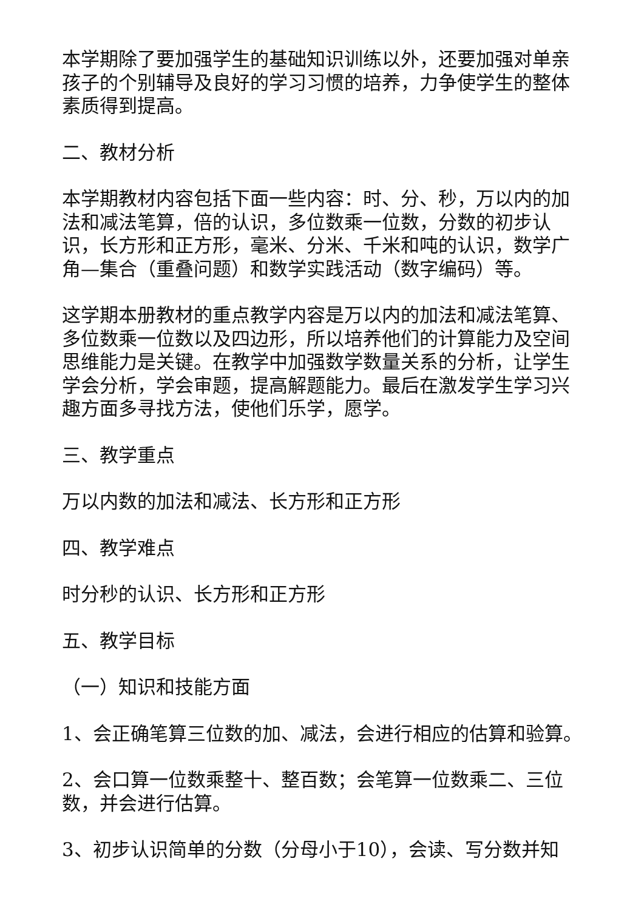本学期除了要加强学生的基础知识训练以外，还要加强对单亲孩子的个别辅导及良好的学习习惯的培养，力争使学生的整体素质得到提高。
二、教材分析
本学期教材内容包括下面一些内容：时、分、秒，万以内的加法和减法笔算，倍的认识，多位数乘一位数，分数的初步认识，长方形和正方形，毫米、分米、千米和吨的认识，数学广角—集合（重叠问题）和数学实践活动（数字编码）等。
这学期本册教材的重点教学内容是万以内的加法和减法笔算、多位数乘一位数以及四边形，所以培养他们的计算能力及空间思维能力是关键。在教学中加强数学数量关系的分析，让学生学会分析，学会审题，提高解题能力。最后在激发学生学习兴趣方面多寻找方法，使他们乐学，愿学。
三、教学重点
万以内数的加法和减法、长方形和正方形
四、教学难点
时分秒的认识、长方形和正方形
五、教学目标
（一）知识和技能方面
1、会正确笔算三位数的加、减法，会进行相应的估算和验算。
2、会口算一位数乘整十、整百数；会笔算一位数乘二、三位数，并会进行估算。
3、初步认识简单的分数（分母小于10），会读、写分数并知